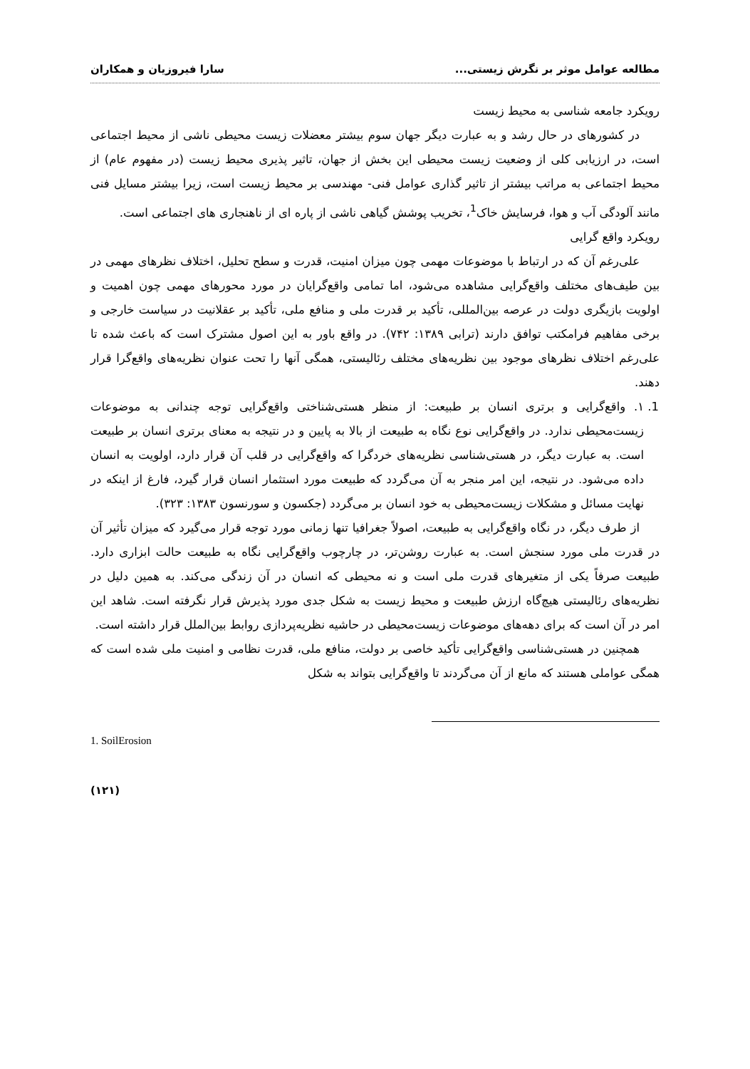مطالعه عوامل موثر بر نگرش زیستی... سارا فیروزیان و همکاران
رویکرد جامعه شناسی به محیط زیست
در کشورهای در حال رشد و به عبارت دیگر جهان سوم بیشتر معضلات زیست محیطی ناشی از محیط اجتماعی است، در ارزیابی کلی از وضعیت زیست محیطی این بخش از جهان، تاثیر پذیری محیط زیست (در مفهوم عام) از محیط اجتماعی به مراتب بیشتر از تاثیر گذاری عوامل فنی- مهندسی بر محیط زیست است، زیرا بیشتر مسایل فنی مانند آلودگی آب و هوا، فرسایش خاک<sup>1</sup>، تخریب پوشش گیاهی ناشی از پاره ای از ناهنجاری های اجتماعی است.
رویکرد واقع گرایی
علی‌رغم آن که در ارتباط با موضوعات مهمی چون میزان امنیت، قدرت و سطح تحلیل، اختلاف نظرهای مهمی در بین طیف‌های مختلف واقع‌گرایی مشاهده می‌شود، اما تمامی واقع‌گرایان در مورد محورهای مهمی چون اهمیت و اولویت بازیگری دولت در عرصه بین‌المللی، تأکید بر قدرت ملی و منافع ملی، تأکید بر عقلانیت در سیاست خارجی و برخی مفاهیم فرامکتب توافق دارند (ترابی ۱۳۸۹: ۷۴۲). در واقع باور به این اصول مشترک است که باعث شده تا علی‌رغم اختلاف نظرهای موجود بین نظریه‌های مختلف رئالیستی، همگی آنها را تحت عنوان نظریه‌های واقع‌گرا قرار دهند.
1. ۱. واقع‌گرایی و برتری انسان بر طبیعت: از منظر هستی‌شناختی واقع‌گرایی توجه چندانی به موضوعات زیست‌محیطی ندارد. در واقع‌گرایی نوع نگاه به طبیعت از بالا به پایین و در نتیجه به معنای برتری انسان بر طبیعت است. به عبارت دیگر، در هستی‌شناسی نظریه‌های خردگرا که واقع‌گرایی در قلب آن قرار دارد، اولویت به انسان داده می‌شود. در نتیجه، این امر منجر به آن می‌گردد که طبیعت مورد استثمار انسان قرار گیرد، فارغ از اینکه در نهایت مسائل و مشکلات زیست‌محیطی به خود انسان بر می‌گردد (جکسون و سورنسون ۱۳۸۳: ۳۲۳).
از طرف دیگر، در نگاه واقع‌گرایی به طبیعت، اصولاً جغرافیا تنها زمانی مورد توجه قرار می‌گیرد که میزان تأثیر آن در قدرت ملی مورد سنجش است. به عبارت روشن‌تر، در چارچوب واقع‌گرایی نگاه به طبیعت حالت ابزاری دارد. طبیعت صرفاً یکی از متغیرهای قدرت ملی است و نه محیطی که انسان در آن زندگی می‌کند. به همین دلیل در نظریه‌های رئالیستی هیچ‌گاه ارزش طبیعت و محیط زیست به شکل جدی مورد پذیرش قرار نگرفته است. شاهد این امر در آن است که برای دهه‌های موضوعات زیست‌محیطی در حاشیه نظریه‌پردازی روابط بین‌الملل قرار داشته است.
همچنین در هستی‌شناسی واقع‌گرایی تأکید خاصی بر دولت، منافع ملی، قدرت نظامی و امنیت ملی شده است که همگی عواملی هستند که مانع از آن می‌گردند تا واقع‌گرایی بتواند به شکل
1. SoilErosion
(۱۲۱)